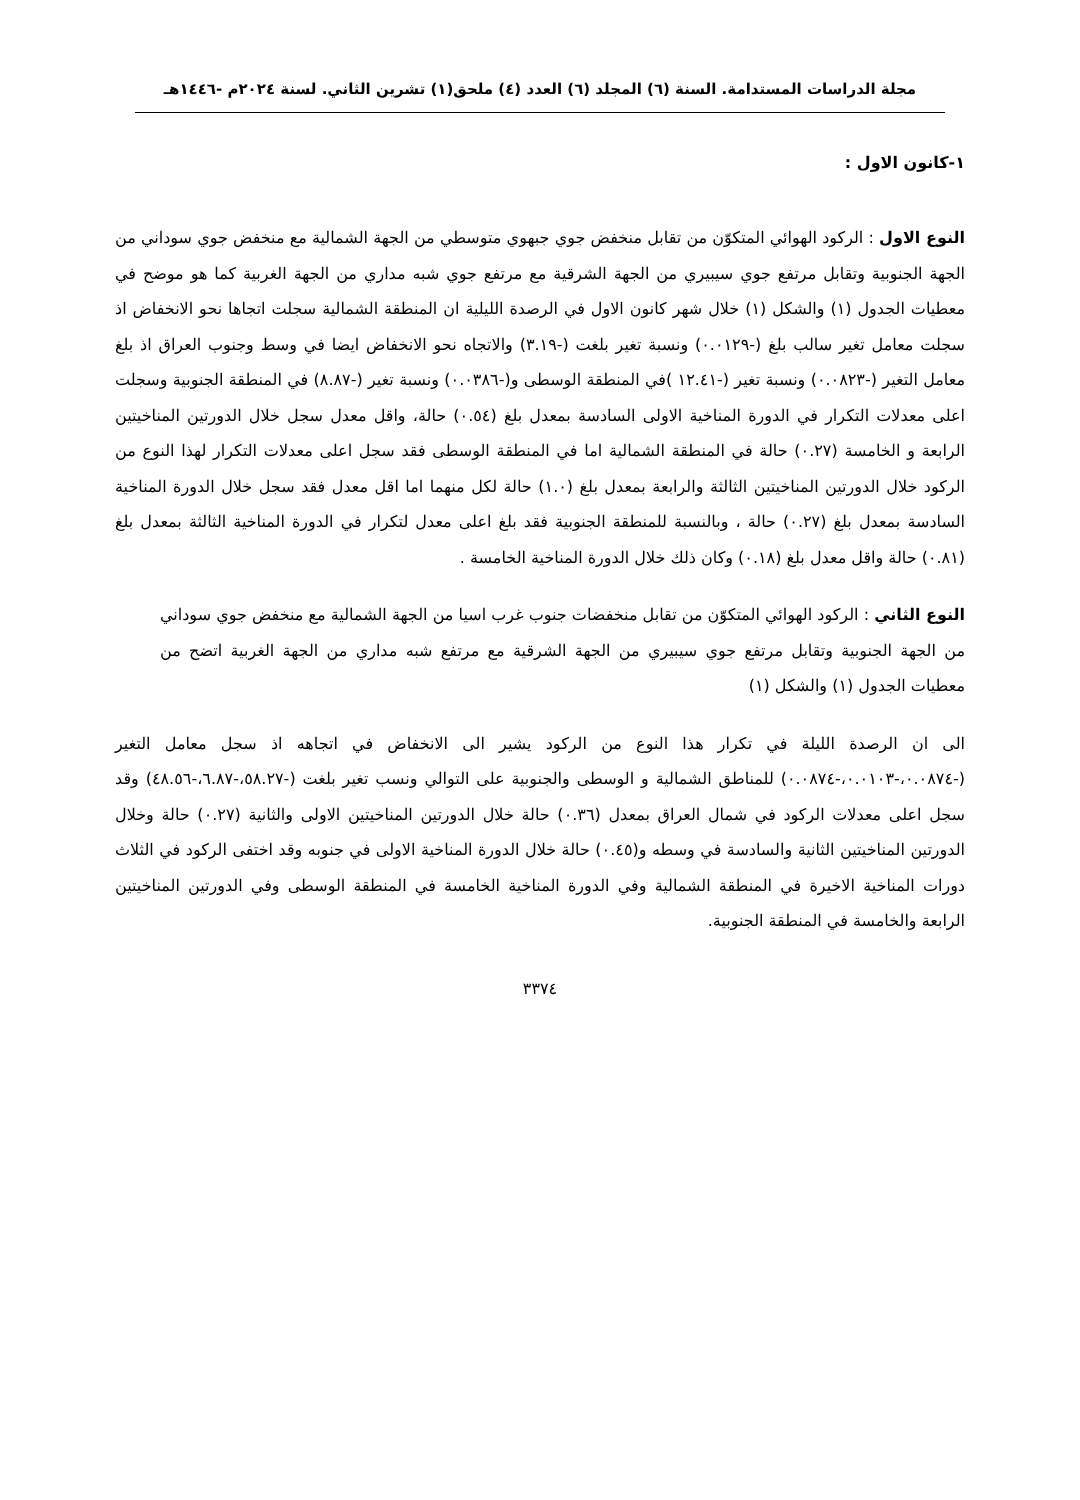مجلة الدراسات المستدامة. السنة (٦) المجلد (٦) العدد (٤) ملحق(١) تشرين الثاني. لسنة ٢٠٢٤م -١٤٤٦هـ
١-كانون الاول :
النوع الاول : الركود الهوائي المتكوّن من تقابل منخفض جوي جبهوي متوسطي من الجهة الشمالية مع منخفض جوي سوداني من الجهة الجنوبية وتقابل مرتفع جوي سيبيري من الجهة الشرقية مع مرتفع جوي شبه مداري من الجهة الغربية كما هو موضح في معطيات الجدول (١) والشكل (١) خلال شهر كانون الاول في الرصدة الليلية ان المنطقة الشمالية سجلت اتجاها نحو الانخفاض اذ سجلت معامل تغير سالب بلغ (-٠.٠١٢٩) ونسبة تغير بلغت (-٣.١٩) والاتجاه نحو الانخفاض ايضا في وسط وجنوب العراق اذ بلغ معامل التغير (-٠.٠٨٢٣) ونسبة تغير (-١٢.٤١ )في المنطقة الوسطى و(-٠.٠٣٨٦) ونسبة تغير (-٨.٨٧) في المنطقة الجنوبية وسجلت اعلى معدلات التكرار في الدورة المناخية الاولى السادسة بمعدل بلغ (٠.٥٤) حالة، واقل معدل سجل خلال الدورتين المناخيتين الرابعة و الخامسة (٠.٢٧) حالة في المنطقة الشمالية اما في المنطقة الوسطى فقد سجل اعلى معدلات التكرار لهذا النوع من الركود خلال الدورتين المناخيتين الثالثة والرابعة بمعدل بلغ (١.٠) حالة لكل منهما اما اقل معدل فقد سجل خلال الدورة المناخية السادسة بمعدل بلغ (٠.٢٧) حالة ، وبالنسبة للمنطقة الجنوبية فقد بلغ اعلى معدل لتكرار في الدورة المناخية الثالثة بمعدل بلغ (٠.٨١) حالة واقل معدل بلغ (٠.١٨) وكان ذلك خلال الدورة المناخية الخامسة .
النوع الثاني : الركود الهوائي المتكوّن من تقابل منخفضات جنوب غرب اسيا من الجهة الشمالية مع منخفض جوي سوداني من الجهة الجنوبية وتقابل مرتفع جوي سيبيري من الجهة الشرقية مع مرتفع شبه مداري من الجهة الغربية اتضح من معطيات الجدول (١) والشكل (١)
الى ان الرصدة الليلة في تكرار هذا النوع من الركود يشير الى الانخفاض في اتجاهه اذ سجل معامل التغير (-٠.٠٨٧٤،-٠.٠١٠٣،-٠.٠٨٧٤) للمناطق الشمالية و الوسطى والجنوبية على التوالي ونسب تغير بلغت (-٥٨.٢٧،-٦.٨٧،-٤٨.٥٦) وقد سجل اعلى معدلات الركود في شمال العراق بمعدل (٠.٣٦) حالة خلال الدورتين المناخيتين الاولى والثانية (٠.٢٧) حالة وخلال الدورتين المناخيتين الثانية والسادسة في وسطه و(٠.٤٥) حالة خلال الدورة المناخية الاولى في جنوبه وقد اختفى الركود في الثلاث دورات المناخية الاخيرة في المنطقة الشمالية وفي الدورة المناخية الخامسة في المنطقة الوسطى وفي الدورتين المناخيتين الرابعة والخامسة في المنطقة الجنوبية.
٣٣٧٤